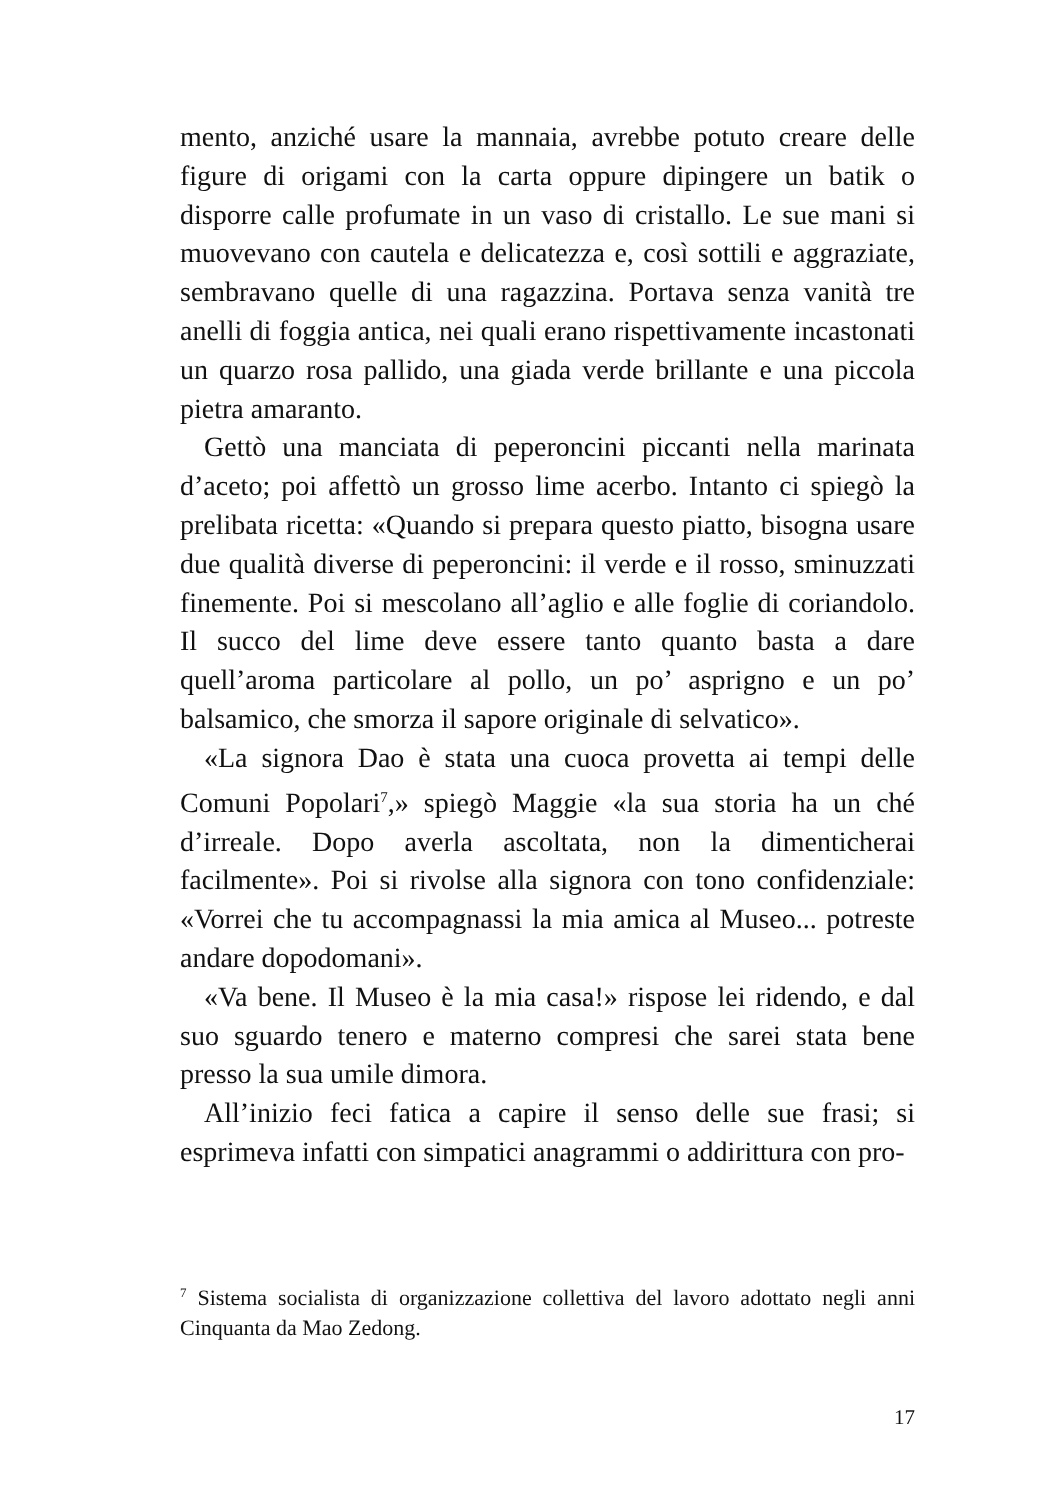mento, anziché usare la mannaia, avrebbe potuto creare delle figure di origami con la carta oppure dipingere un batik o disporre calle profumate in un vaso di cristallo. Le sue mani si muovevano con cautela e delicatezza e, così sottili e aggraziate, sembravano quelle di una ragazzina. Portava senza vanità tre anelli di foggia antica, nei quali erano rispettivamente incastonati un quarzo rosa pallido, una giada verde brillante e una piccola pietra amaranto.
Gettò una manciata di peperoncini piccanti nella marinata d’aceto; poi affettò un grosso lime acerbo. Intanto ci spiegò la prelibata ricetta: «Quando si prepara questo piatto, bisogna usare due qualità diverse di peperoncini: il verde e il rosso, sminuzzati finemente. Poi si mescolano all’aglio e alle foglie di coriandolo. Il succo del lime deve essere tanto quanto basta a dare quell’aroma particolare al pollo, un po’ asprigno e un po’ balsamico, che smorza il sapore originale di selvatico».
«La signora Dao è stata una cuoca provetta ai tempi delle Comuni Popolari<sup>7</sup>,» spiegò Maggie «la sua storia ha un ché d’irreale. Dopo averla ascoltata, non la dimenticherai facilmente». Poi si rivolse alla signora con tono confidenziale: «Vorrei che tu accompagnassi la mia amica al Museo... potreste andare dopodomani».
«Va bene. Il Museo è la mia casa!» rispose lei ridendo, e dal suo sguardo tenero e materno compresi che sarei stata bene presso la sua umile dimora.
All’inizio feci fatica a capire il senso delle sue frasi; si esprimeva infatti con simpatici anagrammi o addirittura con pro-
<sup>7</sup> Sistema socialista di organizzazione collettiva del lavoro adottato negli anni Cinquanta da Mao Zedong.
17